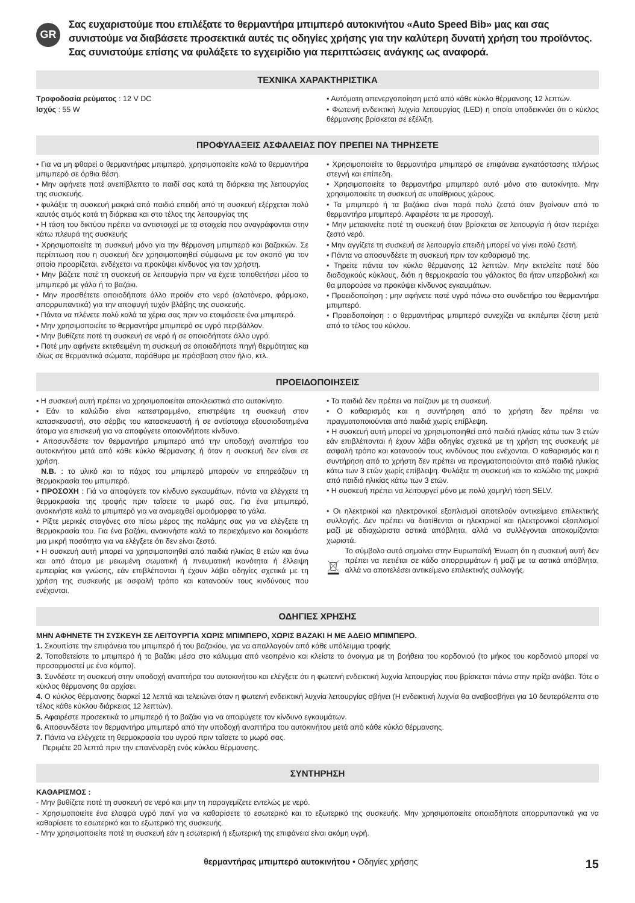GR
Σας ευχαριστούμε που επιλέξατε το θερμαντήρα μπιμπερό αυτοκινήτου «Auto Speed Bib» μας και σας συνιστούμε να διαβάσετε προσεκτικά αυτές τις οδηγίες χρήσης για την καλύτερη δυνατή χρήση του προϊόντος. Σας συνιστούμε επίσης να φυλάξετε το εγχειρίδιο για περιπτώσεις ανάγκης ως αναφορά.
ΤΕΧΝΙΚΑ ΧΑΡΑΚΤΗΡΙΣΤΙΚΑ
Τροφοδοσία ρεύματος : 12 V DC
Ισχύς : 55 W
• Αυτόματη απενεργοποίηση μετά από κάθε κύκλο θέρμανσης 12 λεπτών.
• Φωτεινή ενδεικτική λυχνία λειτουργίας (LED) η οποία υποδεικνύει ότι ο κύκλος θέρμανσης βρίσκεται σε εξέλιξη.
ΠΡΟΦΥΛΑΞΕΙΣ ΑΣΦΑΛΕΙΑΣ ΠΟΥ ΠΡΕΠΕΙ ΝΑ ΤΗΡΗΣΕΤΕ
• Για να μη φθαρεί ο θερμαντήρας μπιμπερό, χρησιμοποιείτε καλά το θερμαντήρα μπιμπερό σε όρθια θέση.
• Μην αφήνετε ποτέ ανεπίβλεπτο το παιδί σας κατά τη διάρκεια της λειτουργίας της συσκευής.
• φυλάξτε τη συσκευή μακριά από παιδιά επειδή από τη συσκευή εξέρχεται πολύ καυτός ατμός κατά τη διάρκεια και στο τέλος της λειτουργίας της
• Η τάση του δικτύου πρέπει να αντιστοιχεί με τα στοιχεία που αναγράφονται στην κάτω πλευρά της συσκευής
• Χρησιμοποιείτε τη συσκευή μόνο για την θέρμανση μπιμπερό και βαζακιών. Σε περίπτωση που η συσκευή δεν χρησιμοποιηθεί σύμφωνα με τον σκοπό για τον οποίο προορίζεται, ενδέχεται να προκύψει κίνδυνος για τον χρήστη.
• Μην βάζετε ποτέ τη συσκευή σε λειτουργία πριν να έχετε τοποθετήσει μέσα το μπιμπερό με γάλα ή το βαζάκι.
• Μην προσθέτετε οποιοδήποτε άλλο προϊόν στο νερό (αλατόνερο, φάρμακο, απορρυπαντικά) για την αποφυγή τυχόν βλάβης της συσκευής.
• Πάντα να πλένετε πολύ καλά τα χέρια σας πριν να ετοιμάσετε ένα μπιμπερό.
• Μην χρησιμοποιείτε το θερμαντήρα μπιμπερό σε υγρό περιβάλλον.
• Μην βυθίζετε ποτέ τη συσκευή σε νερό ή σε οποιοδήποτε άλλο υγρό.
• Ποτέ μην αφήνετε εκτεθειμένη τη συσκευή σε οποιαδήποτε πηγή θερμότητας και ιδίως σε θερμαντικά σώματα, παράθυρα με πρόσβαση στον ήλιο, κτλ.
• Χρησιμοποιείτε το θερμαντήρα μπιμπερό σε επιφάνεια εγκατάστασης πλήρως στεγνή και επίπεδη.
• Χρησιμοποιείτε το θερμαντήρα μπιμπερό αυτό μόνο στο αυτοκίνητο. Μην χρησιμοποιείτε τη συσκευή σε υπαίθριους χώρους.
• Τα μπιμπερό ή τα βαζάκια είναι παρά πολύ ζεστά όταν βγαίνουν από το θερμαντήρα μπιμπερό. Αφαιρέστε τα με προσοχή.
• Μην μετακινείτε ποτέ τη συσκευή όταν βρίσκεται σε λειτουργία ή όταν περιέχει ζεστό νερό.
• Μην αγγίζετε τη συσκευή σε λειτουργία επειδή μπορεί να γίνει πολύ ζεστή.
• Πάντα να αποσυνδέετε τη συσκευή πριν τον καθαρισμό της.
• Τηρείτε πάντα τον κύκλο θέρμανσης 12 λεπτών. Μην εκτελείτε ποτέ δύο διαδοχικούς κύκλους, διότι η θερμοκρασία του γάλακτος θα ήταν υπερβολική και θα μπορούσε να προκύψει κίνδυνος εγκαυμάτων.
• Προειδοποίηση : μην αφήνετε ποτέ υγρά πάνω στο συνδετήρα του θερμαντήρα μπιμπερό.
• Προειδοποίηση : ο θερμαντήρας μπιμπερό συνεχίζει να εκπέμπει ζέστη μετά από το τέλος του κύκλου.
ΠΡΟΕΙΔΟΠΟΙΗΣΕΙΣ
• Η συσκευή αυτή πρέπει να χρησιμοποιείται αποκλειστικά στο αυτοκίνητο.
• Εάν το καλώδιο είναι κατεστραμμένο, επιστρέψτε τη συσκευή στον κατασκευαστή, στο σέρβις του κατασκευαστή ή σε αντίστοιχα εξουσιοδοτημένα άτομα για επισκευή για να αποφύγετε οποιονδήποτε κίνδυνο.
• Αποσυνδέστε τον θερμαντήρα μπιμπερό από την υποδοχή αναπτήρα του αυτοκινήτου μετά από κάθε κύκλο θέρμανσης ή όταν η συσκευή δεν είναι σε χρήση.
N.B. : το υλικό και το πάχος του μπιμπερό μπορούν να επηρεάζουν τη θερμοκρασία του μπιμπερό.
• ΠΡΟΣΟΧΗ : Γιά να αποφύγετε τον κίνδυνο εγκαυμάτων, πάντα να ελέγχετε τη θερμοκρασία της τροφής πριν ταΐσετε το μωρό σας. Για ένα μπιμπερό, ανακινήστε καλά το μπιμπερό για να αναμειχθεί ομοιόμορφα το γάλα.
• Ρίξτε μερικές σταγόνες στο πίσω μέρος της παλάμης σας για να ελέγξετε τη θερμοκρασία του. Για ένα βαζάκι, ανακινήστε καλά το περιεχόμενο και δοκιμάστε μια μικρή ποσότητα για να ελέγξετε ότι δεν είναι ζεστό.
• Η συσκευή αυτή μπορεί να χρησιμοποιηθεί από παιδιά ηλικίας 8 ετών και άνω και από άτομα με μειωμένη σωματική ή πνευματική ικανότητα ή έλλειψη εμπειρίας και γνώσης, εάν επιβλέπονται ή έχουν λάβει οδηγίες σχετικά με τη χρήση της συσκευής με ασφαλή τρόπο και κατανοούν τους κινδύνους που ενέχονται.
• Τα παιδιά δεν πρέπει να παίζουν με τη συσκευή.
• Ο καθαρισμός και η συντήρηση από το χρήστη δεν πρέπει να πραγματοποιούνται από παιδιά χωρίς επίβλεψη.
• Η συσκευή αυτή μπορεί να χρησιμοποιηθεί από παιδιά ηλικίας κάτω των 3 ετών εάν επιβλέπονται ή έχουν λάβει οδηγίες σχετικά με τη χρήση της συσκευής με ασφαλή τρόπο και κατανοούν τους κινδύνους που ενέχονται. Ο καθαρισμός και η συντήρηση από το χρήστη δεν πρέπει να πραγματοποιούνται από παιδιά ηλικίας κάτω των 3 ετών χωρίς επίβλεψη. Φυλάξτε τη συσκευή και το καλώδιο της μακριά από παιδιά ηλικίας κάτω των 3 ετών.
• Η συσκευή πρέπει να λειτουργεί μόνο με πολύ χαμηλή τάση SELV.
• Οι ηλεκτρικοί και ηλεκτρονικοί εξοπλισμοί αποτελούν αντικείμενο επιλεκτικής συλλογής. Δεν πρέπει να διατίθενται οι ηλεκτρικοί και ηλεκτρονικοί εξοπλισμοί μαζί με αδιαχώριστα αστικά απόβλητα, αλλά να συλλέγονται αποκομίζονται χωριστά.
Το σύμβολο αυτό σημαίνει στην Ευρωπαϊκή Ένωση ότι η συσκευή αυτή δεν πρέπει να πετιέται σε κάδο απορριμμάτων ή μαζί με τα αστικά απόβλητα, αλλά να αποτελέσει αντικείμενο επιλεκτικής συλλογής.
ΟΔΗΓΙΕΣ ΧΡΗΣΗΣ
ΜΗΝ ΑΦΗΝΕΤΕ ΤΗ ΣΥΣΚΕΥΗ ΣΕ ΛΕΙΤΟΥΡΓΙΑ ΧΩΡΙΣ ΜΠΙΜΠΕΡΟ, ΧΩΡΙΣ ΒΑΖΑΚΙ Η ΜΕ ΑΔΕΙΟ ΜΠΙΜΠΕΡΟ.
1. Σκουπίστε την επιφάνεια του μπιμπερό ή του βαζακίου, για να απαλλαγούν από κάθε υπόλειμμα τροφής
2. Τοποθετείστε το μπιμπερό ή το βαζάκι μέσα στο κάλυμμα από νεοπρένιο και κλείστε το άνοιγμα με τη βοήθεια του κορδονιού (το μήκος του κορδονιού μπορεί να προσαρμοστεί με ένα κόμπο).
3. Συνδέστε τη συσκευή στην υποδοχή αναπτήρα του αυτοκινήτου και ελέγξετε ότι η φωτεινή ενδεικτική λυχνία λειτουργίας που βρίσκεται πάνω στην πρίζα ανάβει. Τότε ο κύκλος θέρμανσης θα αρχίσει.
4. Ο κύκλος θέρμανσης διαρκεί 12 λεπτά και τελειώνει όταν η φωτεινή ενδεικτική λυχνία λειτουργίας σβήνει (Η ενδεικτική λυχνία θα αναβοσβήνει για 10 δευτερόλεπτα στο τέλος κάθε κύκλου διάρκειας 12 λεπτών).
5. Αφαιρέστε προσεκτικά το μπιμπερό ή το βαζάκι για να αποφύγετε τον κίνδυνο εγκαυμάτων.
6. Αποσυνδέστε τον θερμαντήρα μπιμπερό από την υποδοχή αναπτήρα του αυτοκινήτου μετά από κάθε κύκλο θέρμανσης.
7. Πάντα να ελέγχετε τη θερμοκρασία του υγρού πριν ταΐσετε το μωρό σας.
Περιμέτε 20 λεπτά πριν την επανέναρξη ενός κύκλου θέρμανσης.
ΣΥΝΤΗΡΗΣΗ
ΚΑΘΑΡΙΣΜΟΣ :
- Μην βυθίζετε ποτέ τη συσκευή σε νερό και μην τη παραγεμίζετε εντελώς με νερό.
- Χρησιμοποιείτε ένα ελαφρά υγρό πανί για να καθαρίσετε το εσωτερικό και το εξωτερικό της συσκευής. Μην χρησιμοποιείτε οποιαδήποτε απορρυπαντικά για να καθαρίσετε το εσωτερικό και το εξωτερικό της συσκευής.
- Μην χρησιμοποιείτε ποτέ τη συσκευή εάν η εσωτερική ή εξωτερική της επιφάνεια είναι ακόμη υγρή.
θερμαντήρας μπιμπερό αυτοκινήτου • Οδηγίες χρήσης 15